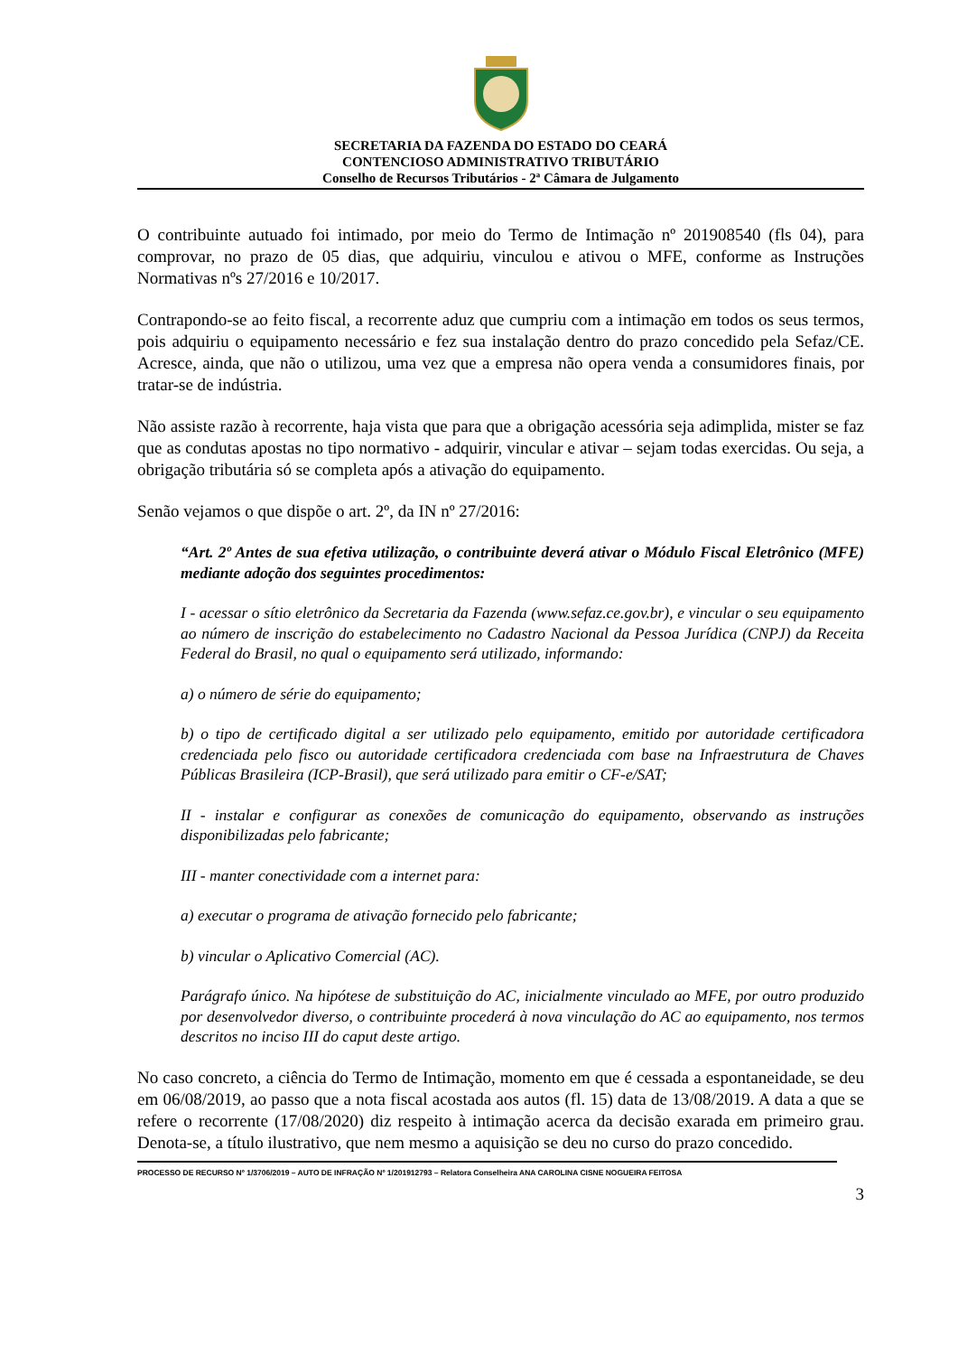SECRETARIA DA FAZENDA DO ESTADO DO CEARÁ
CONTENCIOSO ADMINISTRATIVO TRIBUTÁRIO
Conselho de Recursos Tributários - 2ª Câmara de Julgamento
O contribuinte autuado foi intimado, por meio do Termo de Intimação nº 201908540 (fls 04), para comprovar, no prazo de 05 dias, que adquiriu, vinculou e ativou o MFE, conforme as Instruções Normativas nºs 27/2016 e 10/2017.
Contrapondo-se ao feito fiscal, a recorrente aduz que cumpriu com a intimação em todos os seus termos, pois adquiriu o equipamento necessário e fez sua instalação dentro do prazo concedido pela Sefaz/CE. Acresce, ainda, que não o utilizou, uma vez que a empresa não opera venda a consumidores finais, por tratar-se de indústria.
Não assiste razão à recorrente, haja vista que para que a obrigação acessória seja adimplida, mister se faz que as condutas apostas no tipo normativo - adquirir, vincular e ativar – sejam todas exercidas. Ou seja, a obrigação tributária só se completa após a ativação do equipamento.
Senão vejamos o que dispõe o art. 2º, da IN nº 27/2016:
“Art. 2º Antes de sua efetiva utilização, o contribuinte deverá ativar o Módulo Fiscal Eletrônico (MFE) mediante adoção dos seguintes procedimentos:
I - acessar o sítio eletrônico da Secretaria da Fazenda (www.sefaz.ce.gov.br), e vincular o seu equipamento ao número de inscrição do estabelecimento no Cadastro Nacional da Pessoa Jurídica (CNPJ) da Receita Federal do Brasil, no qual o equipamento será utilizado, informando:
a) o número de série do equipamento;
b) o tipo de certificado digital a ser utilizado pelo equipamento, emitido por autoridade certificadora credenciada pelo fisco ou autoridade certificadora credenciada com base na Infraestrutura de Chaves Públicas Brasileira (ICP-Brasil), que será utilizado para emitir o CF-e/SAT;
II - instalar e configurar as conexões de comunicação do equipamento, observando as instruções disponibilizadas pelo fabricante;
III - manter conectividade com a internet para:
a) executar o programa de ativação fornecido pelo fabricante;
b) vincular o Aplicativo Comercial (AC).
Parágrafo único. Na hipótese de substituição do AC, inicialmente vinculado ao MFE, por outro produzido por desenvolvedor diverso, o contribuinte procederá à nova vinculação do AC ao equipamento, nos termos descritos no inciso III do caput deste artigo.
No caso concreto, a ciência do Termo de Intimação, momento em que é cessada a espontaneidade, se deu em 06/08/2019, ao passo que a nota fiscal acostada aos autos (fl. 15) data de 13/08/2019. A data a que se refere o recorrente (17/08/2020) diz respeito à intimação acerca da decisão exarada em primeiro grau. Denota-se, a título ilustrativo, que nem mesmo a aquisição se deu no curso do prazo concedido.
PROCESSO DE RECURSO Nº 1/3706/2019 – AUTO DE INFRAÇÃO Nº 1/201912793 – Relatora Conselheira ANA CAROLINA CISNE NOGUEIRA FEITOSA
3